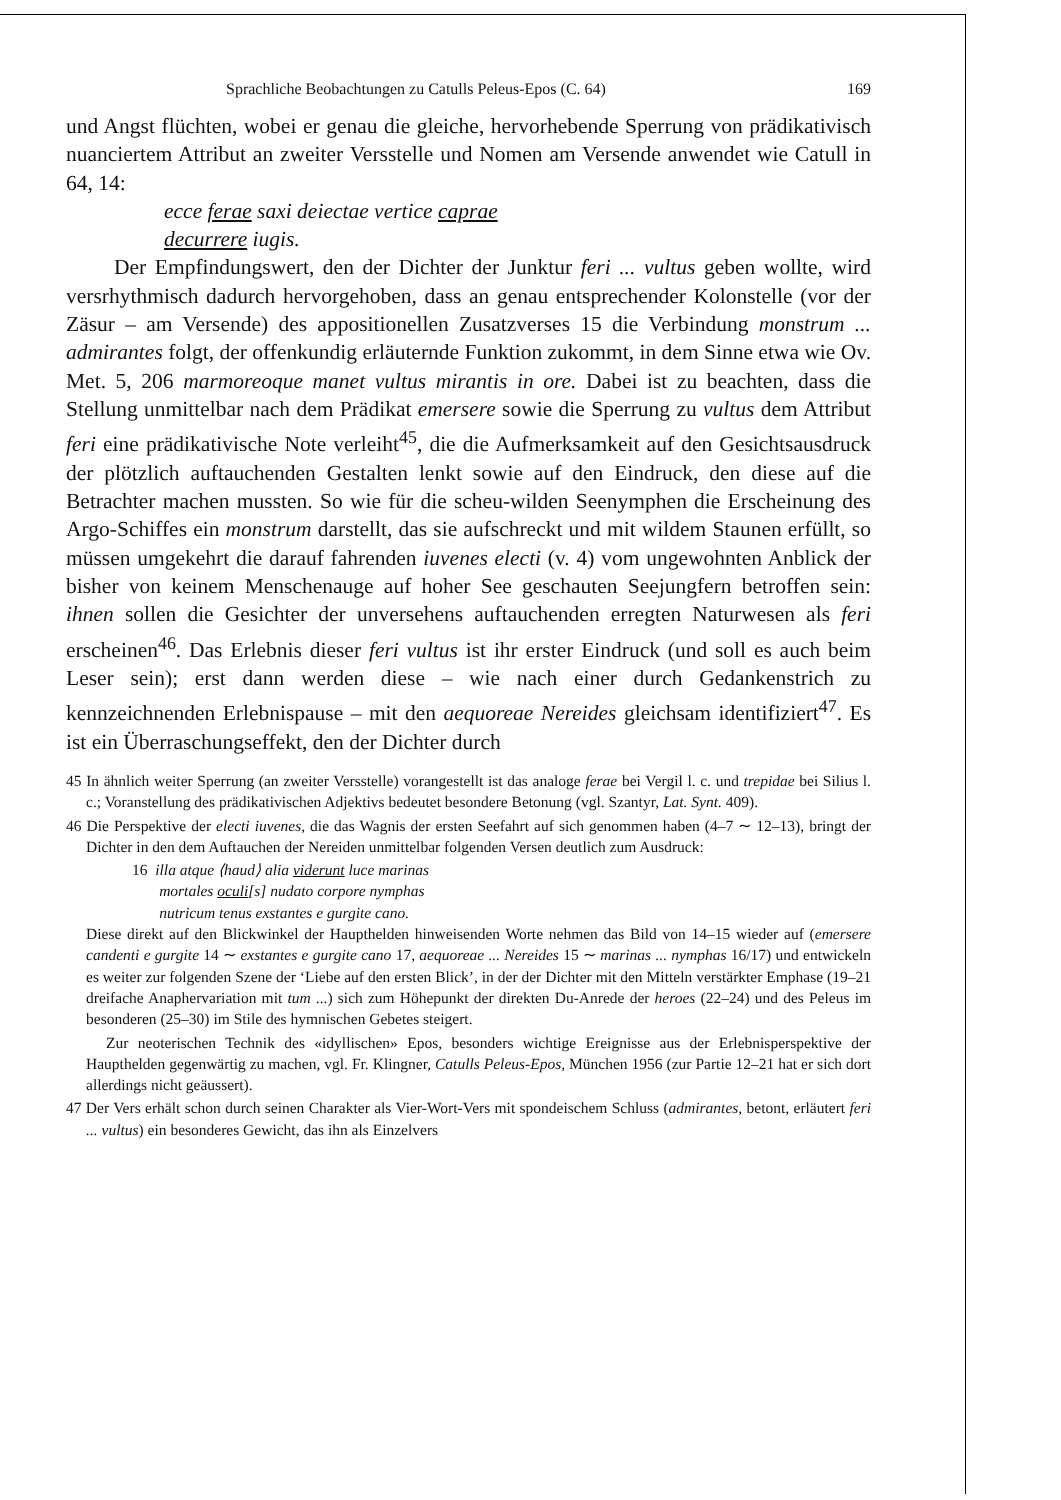Sprachliche Beobachtungen zu Catulls Peleus-Epos (C. 64) 169
und Angst flüchten, wobei er genau die gleiche, hervorhebende Sperrung von prädikativisch nuanciertem Attribut an zweiter Versstelle und Nomen am Versende anwendet wie Catull in 64, 14:
ecce ferae saxi deiectae vertice caprae
decurrere iugis.
Der Empfindungswert, den der Dichter der Junktur feri ... vultus geben wollte, wird versrhythmisch dadurch hervorgehoben, dass an genau entsprechender Kolonstelle (vor der Zäsur – am Versende) des appositionellen Zusatzverses 15 die Verbindung monstrum ... admirantes folgt, der offenkundig erläuternde Funktion zukommt, in dem Sinne etwa wie Ov. Met. 5, 206 marmoreoque manet vultus mirantis in ore. Dabei ist zu beachten, dass die Stellung unmittelbar nach dem Prädikat emersere sowie die Sperrung zu vultus dem Attribut feri eine prädikativische Note verleiht<sup>45</sup>, die die Aufmerksamkeit auf den Gesichtsausdruck der plötzlich auftauchenden Gestalten lenkt sowie auf den Eindruck, den diese auf die Betrachter machen mussten. So wie für die scheu-wilden Seenymphen die Erscheinung des Argo-Schiffes ein monstrum darstellt, das sie aufschreckt und mit wildem Staunen erfüllt, so müssen umgekehrt die darauf fahrenden iuvenes electi (v. 4) vom ungewohnten Anblick der bisher von keinem Menschenauge auf hoher See geschauten Seejungfern betroffen sein: ihnen sollen die Gesichter der unversehens auftauchenden erregten Naturwesen als feri erscheinen<sup>46</sup>. Das Erlebnis dieser feri vultus ist ihr erster Eindruck (und soll es auch beim Leser sein); erst dann werden diese – wie nach einer durch Gedankenstrich zu kennzeichnenden Erlebnispause – mit den aequoreae Nereides gleichsam identifiziert<sup>47</sup>. Es ist ein Überraschungseffekt, den der Dichter durch
45 In ähnlich weiter Sperrung (an zweiter Versstelle) vorangestellt ist das analoge ferae bei Vergil l. c. und trepidae bei Silius l. c.; Voranstellung des prädikativischen Adjektivs bedeutet besondere Betonung (vgl. Szantyr, Lat. Synt. 409).
46 Die Perspektive der electi iuvenes, die das Wagnis der ersten Seefahrt auf sich genommen haben (4–7 ∼ 12–13), bringt der Dichter in den dem Auftauchen der Nereiden unmittelbar folgenden Versen deutlich zum Ausdruck:
16 illa atque ⟨haud⟩ alia viderunt luce marinas
mortales oculi[s] nudato corpore nymphas
nutricum tenus exstantes e gurgite cano.
Diese direkt auf den Blickwinkel der Haupthelden hinweisenden Worte nehmen das Bild von 14–15 wieder auf (emersere candenti e gurgite 14 ∼ exstantes e gurgite cano 17, aequoreae ... Nereides 15 ∼ marinas ... nymphas 16/17) und entwickeln es weiter zur folgenden Szene der ‘Liebe auf den ersten Blick’, in der der Dichter mit den Mitteln verstärkter Emphase (19–21 dreifache Anaphervariation mit tum ...) sich zum Höhepunkt der direkten Du-Anrede der heroes (22–24) und des Peleus im besonderen (25–30) im Stile des hymnischen Gebetes steigert.
Zur neoterischen Technik des «idyllischen» Epos, besonders wichtige Ereignisse aus der Erlebnisperspektive der Haupthelden gegenwärtig zu machen, vgl. Fr. Klingner, Catulls Peleus-Epos, München 1956 (zur Partie 12–21 hat er sich dort allerdings nicht geäussert).
47 Der Vers erhält schon durch seinen Charakter als Vier-Wort-Vers mit spondeischem Schluss (admirantes, betont, erläutert feri ... vultus) ein besonderes Gewicht, das ihn als Einzelvers